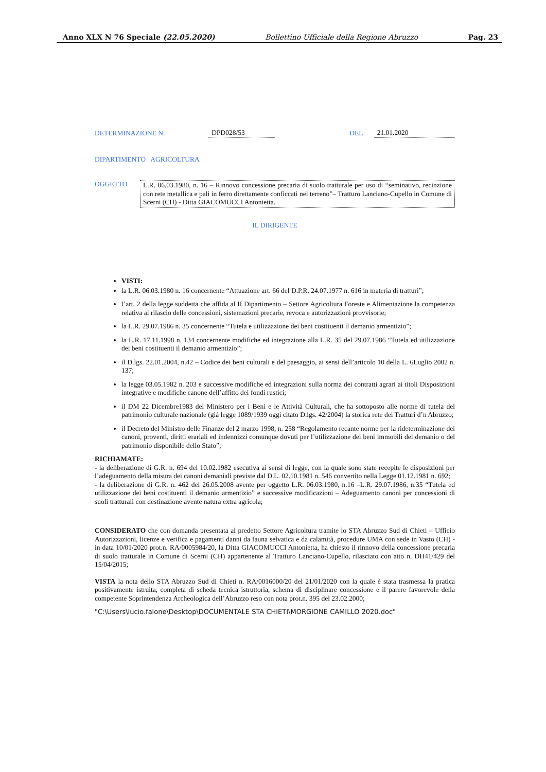Anno XLX N 76 Speciale (22.05.2020) Bollettino Ufficiale della Regione Abruzzo Pag. 23
DETERMINAZIONE N. DPD028/53 DEL 21.01.2020
DIPARTIMENTO AGRICOLTURA
OGGETTO L.R. 06.03.1980, n. 16 – Rinnovo concessione precaria di suolo tratturale per uso di “seminativo, recinzione con rete metallica e pali in ferro direttamente conficcati nel terreno”– Tratturo Lanciano-Cupello in Comune di Scerni (CH) - Ditta GIACOMUCCI Antonietta.
IL DIRIGENTE
VISTI:
la L.R. 06.03.1980 n. 16 concernente “Attuazione art. 66 del D.P.R. 24.07.1977 n. 616 in materia di tratturi”;
l’art. 2 della legge suddetta che affida al II Dipartimento – Settore Agricoltura Foreste e Alimentazione la competenza relativa al rilascio delle concessioni, sistemazioni precarie, revoca e autorizzazioni provvisorie;
la L.R. 29.07.1986 n. 35 concernente “Tutela e utilizzazione dei beni costituenti il demanio armentizio”;
la L.R. 17.11.1998 n. 134 concernente modifiche ed integrazione alla L.R. 35 del 29.07.1986 “Tutela ed utilizzazione dei beni costituenti il demanio armentizio”;
il D.lgs. 22.01.2004, n.42 – Codice dei beni culturali e del paesaggio, ai sensi dell’articolo 10 della L. 6Luglio 2002 n. 137;
la legge 03.05.1982 n. 203 e successive modifiche ed integrazioni sulla norma dei contratti agrari ai titoli Disposizioni integrative e modifiche canone dell’affitto dei fondi rustici;
il DM 22 Dicembre1983 del Ministero per i Beni e le Attività Culturali, che ha sottoposto alle norme di tutela del patrimonio culturale nazionale (già legge 1089/1939 oggi citato D.lgs. 42/2004) la storica rete dei Tratturi d’n Abruzzo;
il Decreto del Ministro delle Finanze del 2 marzo 1998, n. 258 “Regolamento recante norme per la rideterminazione dei canoni, proventi, diritti erariali ed indennizzi comunque dovuti per l’utilizzazione dei beni immobili del demanio o del patrimonio disponibile dello Stato”;
RICHIAMATE:
- la deliberazione di G.R. n. 694 del 10.02.1982 esecutiva ai sensi di legge, con la quale sono state recepite le disposizioni per l’adeguamento della misura dei canoni demaniali previste dal D.L. 02.10.1981 n. 546 convertito nella Legge 01.12.1981 n. 692;
- la deliberazione di G.R. n. 462 del 26.05.2008 avente per oggetto L.R. 06.03.1980, n.16 –L.R. 29.07.1986, n.35 “Tutela ed utilizzazione dei beni costituenti il demanio armentizio” e successive modificazioni – Adeguamento canoni per concessioni di suoli tratturali con destinazione avente natura extra agricola;
CONSIDERATO che con domanda presentata al predetto Settore Agricoltura tramite lo STA Abruzzo Sud di Chieti – Ufficio Autorizzazioni, licenze e verifica e pagamenti danni da fauna selvatica e da calamità, procedure UMA con sede in Vasto (CH) - in data 10/01/2020 prot.n. RA/0005984/20, la Ditta GIACOMUCCI Antonietta, ha chiesto il rinnovo della concessione precaria di suolo tratturale in Comune di Scerni (CH) appartenente al Tratturo Lanciano-Cupello, rilasciato con atto n. DH41/429 del 15/04/2015;
VISTA la nota dello STA Abruzzo Sud di Chieti n. RA/0016000/20 del 21/01/2020 con la quale è stata trasmessa la pratica positivamente istruita, completa di scheda tecnica istruttoria, schema di disciplinare concessione e il parere favorevole della competente Soprintendenza Archeologica dell’Abruzzo reso con nota prot.n. 395 del 23.02.2000;
"C:\Users\lucio.falone\Desktop\DOCUMENTALE STA CHIETI\MORGIONE CAMILLO 2020.doc"